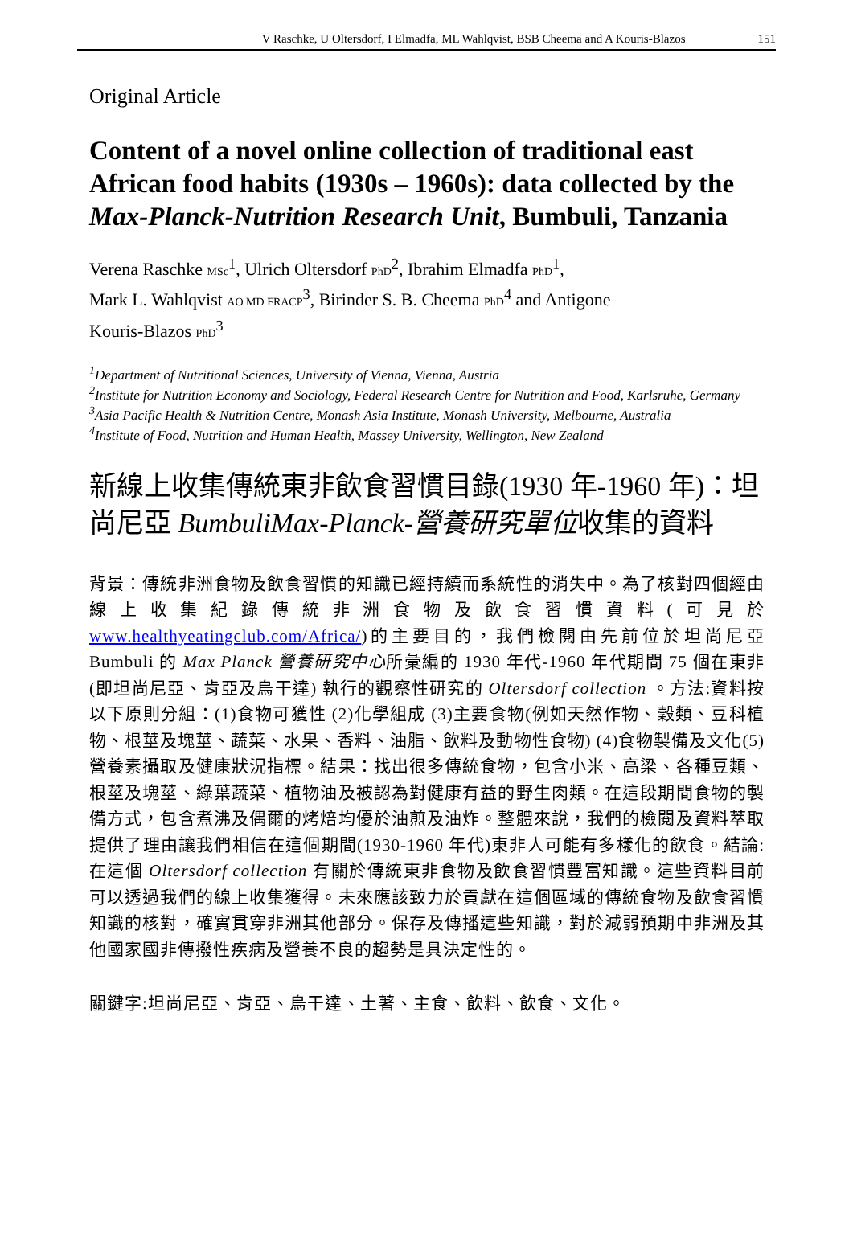V Raschke, U Oltersdorf, I Elmadfa, ML Wahlqvist, BSB Cheema and A Kouris-Blazos 151
Original Article
Content of a novel online collection of traditional east African food habits (1930s – 1960s): data collected by the Max-Planck-Nutrition Research Unit, Bumbuli, Tanzania
Verena Raschke MSc<sup>1</sup>, Ulrich Oltersdorf PhD<sup>2</sup>, Ibrahim Elmadfa PhD<sup>1</sup>,
Mark L. Wahlqvist AO MD FRACP<sup>3</sup>, Birinder S. B. Cheema PhD<sup>4</sup> and Antigone
Kouris-Blazos PhD<sup>3</sup>
<sup>1</sup> Department of Nutritional Sciences, University of Vienna, Vienna, Austria
<sup>2</sup> Institute for Nutrition Economy and Sociology, Federal Research Centre for Nutrition and Food, Karlsruhe, Germany
<sup>3</sup> Asia Pacific Health & Nutrition Centre, Monash Asia Institute, Monash University, Melbourne, Australia
<sup>4</sup> Institute of Food, Nutrition and Human Health, Massey University, Wellington, New Zealand
新線上收集傳統東非飲食習慣目錄(1930 年-1960 年)：坦尚尼亞 BumbuliMax-Planck-營養研究單位收集的資料
背景：傳統非洲食物及飲食習慣的知識已經持續而系統性的消失中。為了核對四個經由線上收集紀錄傳統非洲食物及飲食習慣資料(可見於 www.healthyeatingclub.com/Africa/)的主要目的，我們檢閱由先前位於坦尚尼亞 Bumbuli 的 Max Planck 營養研究中心所彙編的 1930 年代-1960 年代期間 75 個在東非(即坦尚尼亞、肯亞及烏干達) 執行的觀察性研究的 Oltersdorf collection 。方法:資料按以下原則分組：(1)食物可獲性 (2)化學組成 (3)主要食物(例如天然作物、穀類、豆科植物、根莖及塊莖、蔬菜、水果、香料、油脂、飲料及動物性食物) (4)食物製備及文化(5)營養素攝取及健康狀況指標。結果：找出很多傳統食物，包含小米、高梁、各種豆類、根莖及塊莖、綠葉蔬菜、植物油及被認為對健康有益的野生肉類。在這段期間食物的製備方式，包含煮沸及偶爾的烤焙均優於油煎及油炸。整體來說，我們的檢閱及資料萃取提供了理由讓我們相信在這個期間(1930-1960 年代)東非人可能有多樣化的飲食。結論:在這個 Oltersdorf collection 有關於傳統東非食物及飲食習慣豐富知識。這些資料目前可以透過我們的線上收集獲得。未來應該致力於貢獻在這個區域的傳統食物及飲食習慣知識的核對，確實貫穿非洲其他部分。保存及傳播這些知識，對於減弱預期中非洲及其他國家國非傳撥性疾病及營養不良的趨勢是具決定性的。
關鍵字:坦尚尼亞、肯亞、烏干達、土著、主食、飲料、飲食、文化。